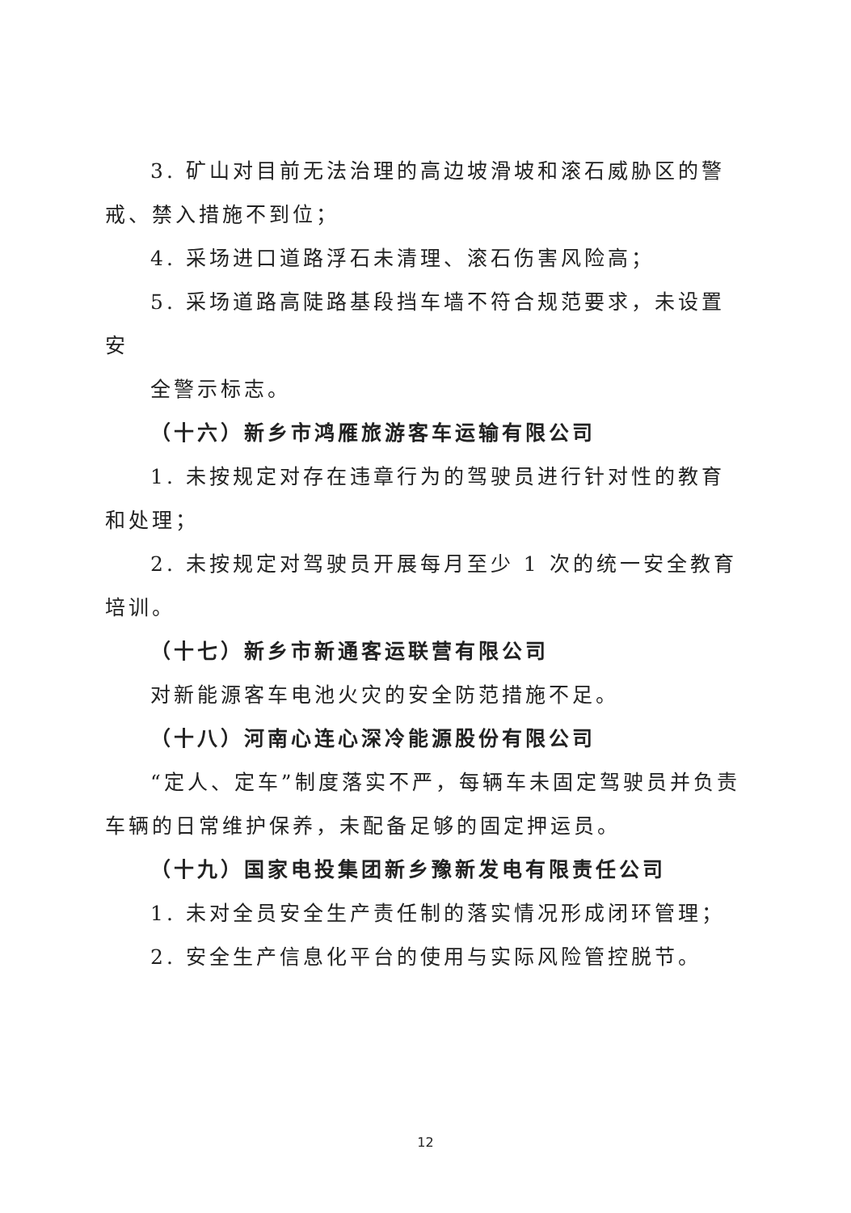3. 矿山对目前无法治理的高边坡滑坡和滚石威胁区的警戒、禁入措施不到位；
4. 采场进口道路浮石未清理、滚石伤害风险高；
5. 采场道路高陡路基段挡车墙不符合规范要求，未设置安
全警示标志。
（十六）新乡市鸿雁旅游客车运输有限公司
1. 未按规定对存在违章行为的驾驶员进行针对性的教育和处理；
2. 未按规定对驾驶员开展每月至少 1 次的统一安全教育培训。
（十七）新乡市新通客运联营有限公司
对新能源客车电池火灾的安全防范措施不足。
（十八）河南心连心深冷能源股份有限公司
“定人、定车”制度落实不严，每辆车未固定驾驶员并负责车辆的日常维护保养，未配备足够的固定押运员。
（十九）国家电投集团新乡豫新发电有限责任公司
1. 未对全员安全生产责任制的落实情况形成闭环管理；
2. 安全生产信息化平台的使用与实际风险管控脱节。
12